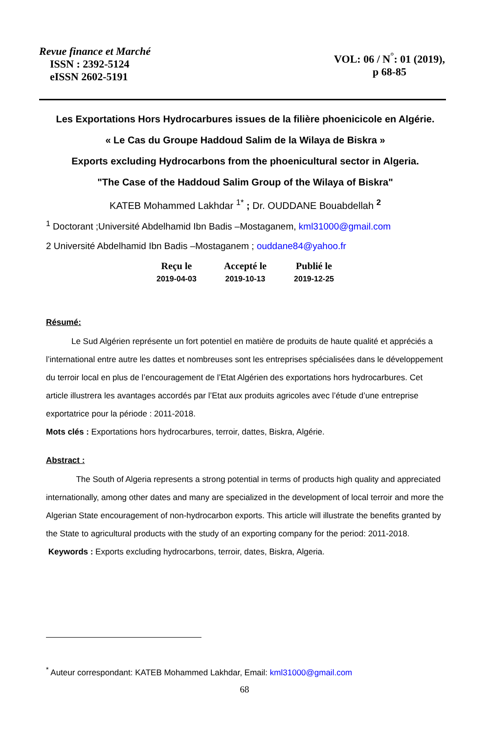Revue finance et Marché
ISSN : 2392-5124
eISSN 2602-5191
VOL: 06 / N<sup>°</sup>: 01 (2019),
p 68-85
Les Exportations Hors Hydrocarbures issues de la filière phoenicicole en Algérie.
« Le Cas du Groupe Haddoud Salim de la Wilaya de Biskra »
Exports excluding Hydrocarbons from the phoenicultural sector in Algeria.
"The Case of the Haddoud Salim Group of the Wilaya of Biskra"
KATEB Mohammed Lakhdar <sup>1*</sup> ; Dr. OUDDANE Bouabdellah <sup>2</sup>
<sup>1</sup> Doctorant ;Université Abdelhamid Ibn Badis –Mostaganem, kml31000@gmail.com
2 Université Abdelhamid Ibn Badis –Mostaganem ; ouddane84@yahoo.fr
| Reçu le | Accepté le | Publié le |
| --- | --- | --- |
| 2019-04-03 | 2019-10-13 | 2019-12-25 |
Résumé:
Le Sud Algérien représente un fort potentiel en matière de produits de haute qualité et appréciés a l’international entre autre les dattes et nombreuses sont les entreprises spécialisées dans le développement du terroir local en plus de l’encouragement de l’Etat Algérien des exportations hors hydrocarbures. Cet article illustrera les avantages accordés par l’Etat aux produits agricoles avec l’étude d’une entreprise exportatrice pour la période : 2011-2018.
Mots clés : Exportations hors hydrocarbures, terroir, dattes, Biskra, Algérie.
Abstract :
The South of Algeria represents a strong potential in terms of products high quality and appreciated internationally, among other dates and many are specialized in the development of local terroir and more the Algerian State encouragement of non-hydrocarbon exports. This article will illustrate the benefits granted by the State to agricultural products with the study of an exporting company for the period: 2011-2018.
Keywords : Exports excluding hydrocarbons, terroir, dates, Biskra, Algeria.
<sup>*</sup> Auteur correspondant: KATEB Mohammed Lakhdar, Email: kml31000@gmail.com
68